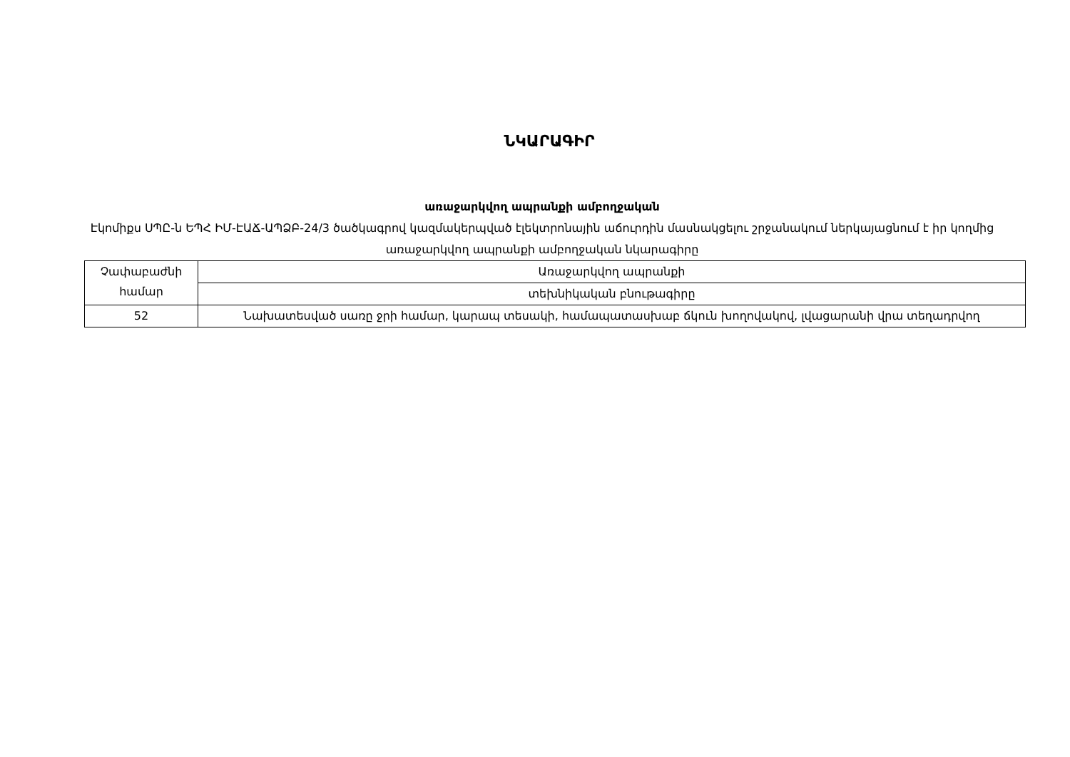ՆԿԱՐԱԳԻՐ
առաջարկվող ապրանքի ամբողջական
Էկոմիքս ՍՊԸ-ն ԵՊՀ ԻՄ-ԷԱՃ-ԱՊՁԲ-24/3 ծածկագրով կազմակերպված էլեկտրոնային աճուրդին մասնակցելու շրջանակում ներկայացնում է իր կողմից առաջարկվող ապրանքի ամբողջական նկարագիրը
| Չափաբաժնի համար | Առաջարկվող ապրանքի |
| | տեխնիկական բնութագիրը |
| 52 | Նախատեսված սառը ջրի համար, կարապ տեսակի, համապատասխաբ ճկուն խողովակով, լվացարանի վրա տեղադրվող |